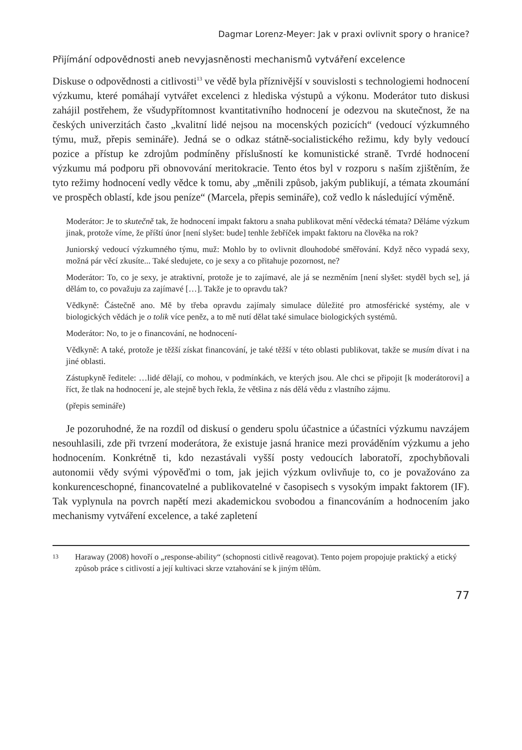Dagmar Lorenz-Meyer: Jak v praxi ovlivnit spory o hranice?
Přijímání odpovědnosti aneb nevyjasněnosti mechanismů vytváření excelence
Diskuse o odpovědnosti a citlivosti<sup>13</sup> ve vědě byla příznivější v souvislosti s technologiemi hodnocení výzkumu, které pomáhají vytvářet excelenci z hlediska výstupů a výkonu. Moderátor tuto diskusi zahájil postřehem, že všudypřítomnost kvantitativního hodnocení je odezvou na skutečnost, že na českých univerzitách často „kvalitní lidé nejsou na mocenských pozicích“ (vedoucí výzkumného týmu, muž, přepis semináře). Jedná se o odkaz státně-socialistického režimu, kdy byly vedoucí pozice a přístup ke zdrojům podmíněny příslušností ke komunistické straně. Tvrdé hodnocení výzkumu má podporu při obnovování meritokracie. Tento étos byl v rozporu s naším zjištěním, že tyto režimy hodnocení vedly vědce k tomu, aby „měnili způsob, jakým publikují, a témata zkoumání ve prospěch oblastí, kde jsou peníze“ (Marcela, přepis semináře), což vedlo k následující výměně.
Moderátor: Je to skutečně tak, že hodnocení impakt faktoru a snaha publikovat mění vědecká témata? Děláme výzkum jinak, protože víme, že příští únor [není slyšet: bude] tenhle žebříček impakt faktoru na člověka na rok?
Juniorský vedoucí výzkumného týmu, muž: Mohlo by to ovlivnit dlouhodobé směřování. Když něco vypadá sexy, možná pár věcí zkusíte... Také sledujete, co je sexy a co přitahuje pozornost, ne?
Moderátor: To, co je sexy, je atraktivní, protože je to zajímavé, ale já se nezměním [není slyšet: styděl bych se], já dělám to, co považuju za zajímavé […]. Takže je to opravdu tak?
Vědkyně: Částečně ano. Mě by třeba opravdu zajímaly simulace důležité pro atmosférické systémy, ale v biologických vědách je o tolik více peněz, a to mě nutí dělat také simulace biologických systémů.
Moderátor: No, to je o financování, ne hodnocení-
Vědkyně: A také, protože je těžší získat financování, je také těžší v této oblasti publikovat, takže se musím dívat i na jiné oblasti.
Zástupkyně ředitele: …lidé dělají, co mohou, v podmínkách, ve kterých jsou. Ale chci se připojit [k moderátorovi] a říct, že tlak na hodnocení je, ale stejně bych řekla, že většina z nás dělá vědu z vlastního zájmu.
(přepis semináře)
Je pozoruhodné, že na rozdíl od diskusí o genderu spolu účastnice a účastníci výzkumu navzájem nesouhlasili, zde při tvrzení moderátora, že existuje jasná hranice mezi prováděním výzkumu a jeho hodnocením. Konkrétně ti, kdo nezastávali vyšší posty vedoucích laboratoří, zpochybňovali autonomii vědy svými výpověďmi o tom, jak jejich výzkum ovlivňuje to, co je považováno za konkurenceschopné, financovatelné a publikovatelné v časopisech s vysokým impakt faktorem (IF). Tak vyplynula na povrch napětí mezi akademickou svobodou a financováním a hodnocením jako mechanismy vytváření excelence, a také zapletení
13
Haraway (2008) hovoří o „response-ability“ (schopnosti citlivě reagovat). Tento pojem propojuje praktický a etický způsob práce s citlivostí a její kultivaci skrze vztahování se k jiným tělům.
77